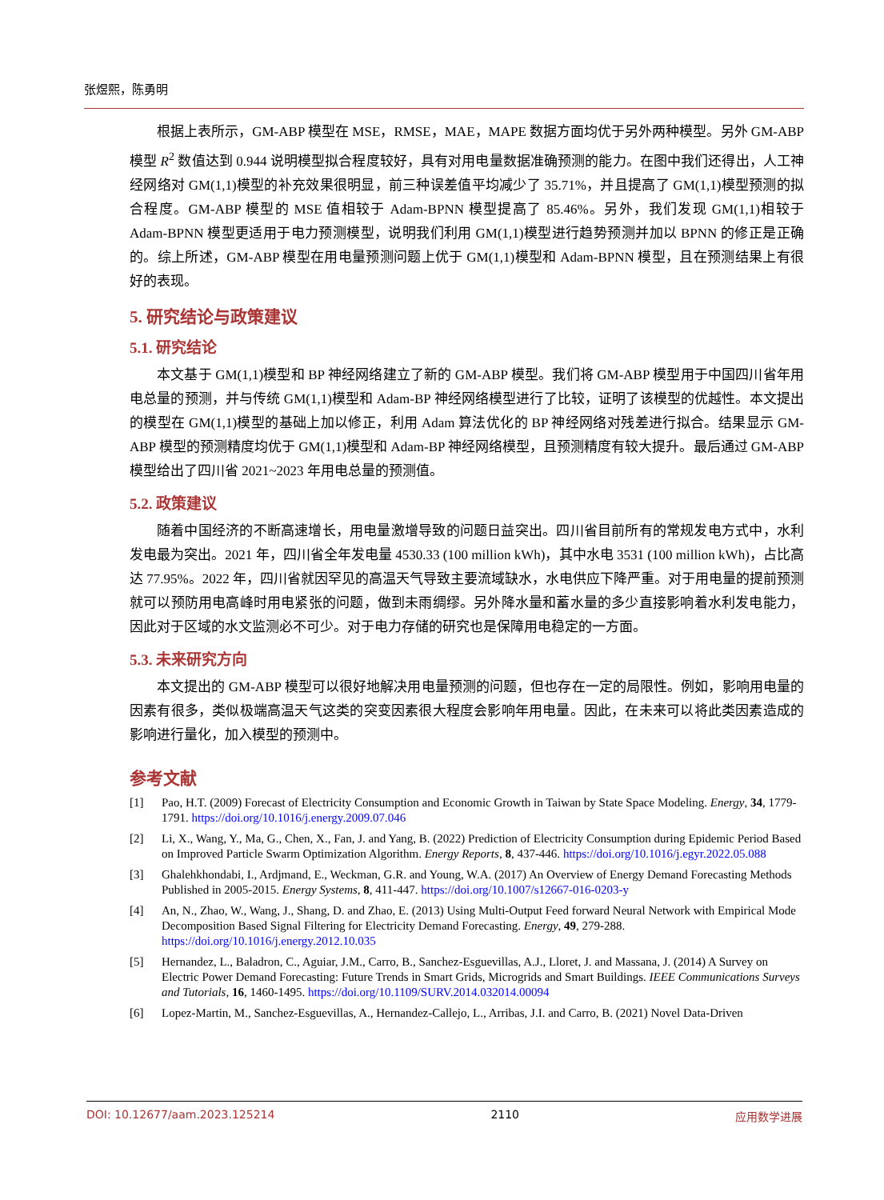张煜熙，陈勇明
根据上表所示，GM-ABP 模型在 MSE，RMSE，MAE，MAPE 数据方面均优于另外两种模型。另外 GM-ABP 模型 R<sup>2</sup> 数值达到 0.944 说明模型拟合程度较好，具有对用电量数据准确预测的能力。在图中我们还得出，人工神经网络对 GM(1,1)模型的补充效果很明显，前三种误差值平均减少了 35.71%，并且提高了 GM(1,1)模型预测的拟合程度。GM-ABP 模型的 MSE 值相较于 Adam-BPNN 模型提高了 85.46%。另外，我们发现 GM(1,1)相较于 Adam-BPNN 模型更适用于电力预测模型，说明我们利用 GM(1,1)模型进行趋势预测并加以 BPNN 的修正是正确的。综上所述，GM-ABP 模型在用电量预测问题上优于 GM(1,1)模型和 Adam-BPNN 模型，且在预测结果上有很好的表现。
5. 研究结论与政策建议
5.1. 研究结论
本文基于 GM(1,1)模型和 BP 神经网络建立了新的 GM-ABP 模型。我们将 GM-ABP 模型用于中国四川省年用电总量的预测，并与传统 GM(1,1)模型和 Adam-BP 神经网络模型进行了比较，证明了该模型的优越性。本文提出的模型在 GM(1,1)模型的基础上加以修正，利用 Adam 算法优化的 BP 神经网络对残差进行拟合。结果显示 GM-ABP 模型的预测精度均优于 GM(1,1)模型和 Adam-BP 神经网络模型，且预测精度有较大提升。最后通过 GM-ABP 模型给出了四川省 2021~2023 年用电总量的预测值。
5.2. 政策建议
随着中国经济的不断高速增长，用电量激增导致的问题日益突出。四川省目前所有的常规发电方式中，水利发电最为突出。2021 年，四川省全年发电量 4530.33 (100 million kWh)，其中水电 3531 (100 million kWh)，占比高达 77.95%。2022 年，四川省就因罕见的高温天气导致主要流域缺水，水电供应下降严重。对于用电量的提前预测就可以预防用电高峰时用电紧张的问题，做到未雨绸缪。另外降水量和蓄水量的多少直接影响着水利发电能力，因此对于区域的水文监测必不可少。对于电力存储的研究也是保障用电稳定的一方面。
5.3. 未来研究方向
本文提出的 GM-ABP 模型可以很好地解决用电量预测的问题，但也存在一定的局限性。例如，影响用电量的因素有很多，类似极端高温天气这类的突变因素很大程度会影响年用电量。因此，在未来可以将此类因素造成的影响进行量化，加入模型的预测中。
参考文献
[1] Pao, H.T. (2009) Forecast of Electricity Consumption and Economic Growth in Taiwan by State Space Modeling. Energy, 34, 1779-1791. https://doi.org/10.1016/j.energy.2009.07.046
[2] Li, X., Wang, Y., Ma, G., Chen, X., Fan, J. and Yang, B. (2022) Prediction of Electricity Consumption during Epidemic Period Based on Improved Particle Swarm Optimization Algorithm. Energy Reports, 8, 437-446. https://doi.org/10.1016/j.egyr.2022.05.088
[3] Ghalehkhondabi, I., Ardjmand, E., Weckman, G.R. and Young, W.A. (2017) An Overview of Energy Demand Forecasting Methods Published in 2005-2015. Energy Systems, 8, 411-447. https://doi.org/10.1007/s12667-016-0203-y
[4] An, N., Zhao, W., Wang, J., Shang, D. and Zhao, E. (2013) Using Multi-Output Feed forward Neural Network with Empirical Mode Decomposition Based Signal Filtering for Electricity Demand Forecasting. Energy, 49, 279-288. https://doi.org/10.1016/j.energy.2012.10.035
[5] Hernandez, L., Baladron, C., Aguiar, J.M., Carro, B., Sanchez-Esguevillas, A.J., Lloret, J. and Massana, J. (2014) A Survey on Electric Power Demand Forecasting: Future Trends in Smart Grids, Microgrids and Smart Buildings. IEEE Communications Surveys and Tutorials, 16, 1460-1495. https://doi.org/10.1109/SURV.2014.032014.00094
[6] Lopez-Martin, M., Sanchez-Esguevillas, A., Hernandez-Callejo, L., Arribas, J.I. and Carro, B. (2021) Novel Data-Driven
DOI: 10.12677/aam.2023.125214 2110 应用数学进展